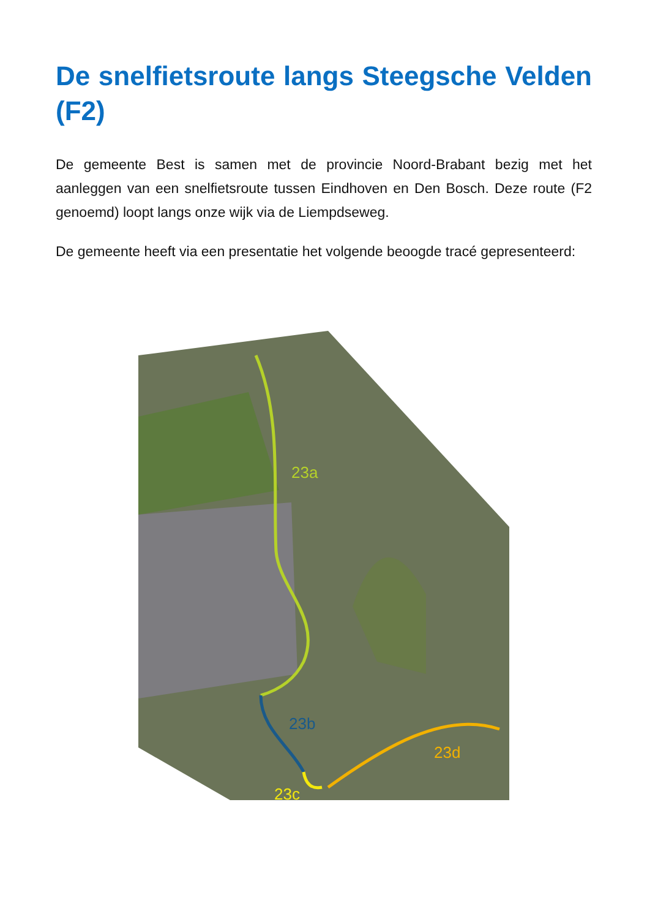De snelfietsroute langs Steegsche Velden (F2)
De gemeente Best is samen met de provincie Noord-Brabant bezig met het aanleggen van een snelfietsroute tussen Eindhoven en Den Bosch. Deze route (F2 genoemd) loopt langs onze wijk via de Liempdseweg.
De gemeente heeft via een presentatie het volgende beoogde tracé gepresenteerd:
23a
23b
23c
23d